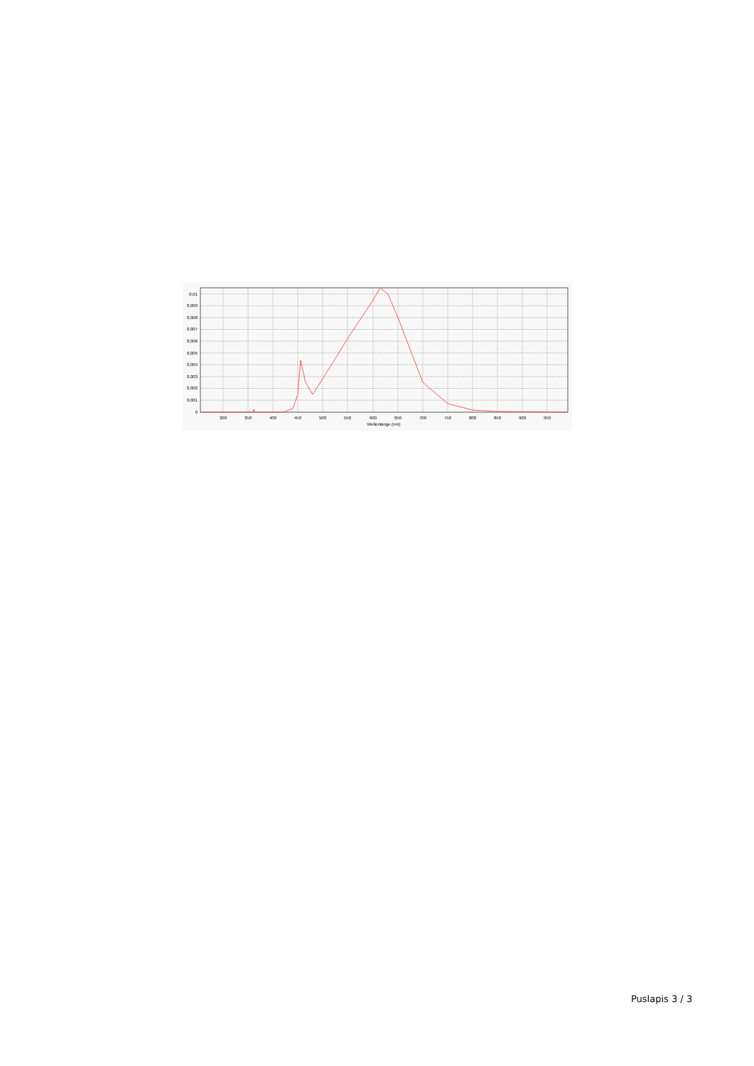0,01
0,009
0,008
0,007
0,006
0,005
0,004
0,003
0,002
0,001
0
300
350
400
450
500
550
600
650
700
750
800
850
900
950
Wellenlänge (nm)
Puslapis 3 / 3